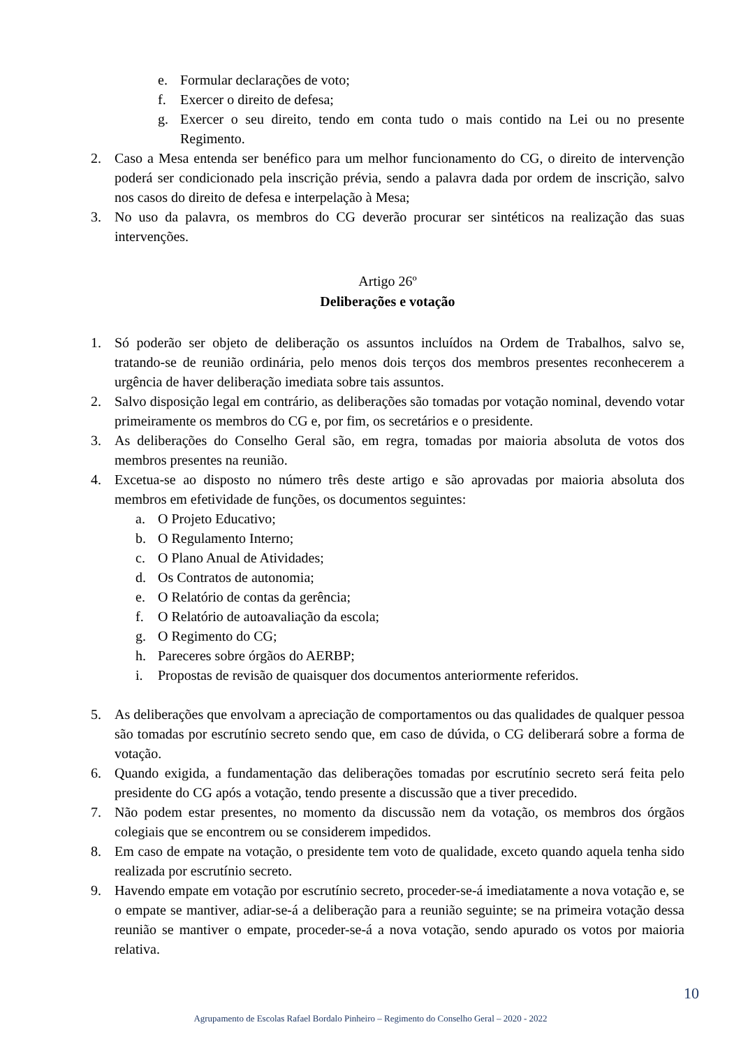e. Formular declarações de voto;
f. Exercer o direito de defesa;
g. Exercer o seu direito, tendo em conta tudo o mais contido na Lei ou no presente Regimento.
2. Caso a Mesa entenda ser benéfico para um melhor funcionamento do CG, o direito de intervenção poderá ser condicionado pela inscrição prévia, sendo a palavra dada por ordem de inscrição, salvo nos casos do direito de defesa e interpelação à Mesa;
3. No uso da palavra, os membros do CG deverão procurar ser sintéticos na realização das suas intervenções.
Artigo 26º
Deliberações e votação
1. Só poderão ser objeto de deliberação os assuntos incluídos na Ordem de Trabalhos, salvo se, tratando-se de reunião ordinária, pelo menos dois terços dos membros presentes reconhecerem a urgência de haver deliberação imediata sobre tais assuntos.
2. Salvo disposição legal em contrário, as deliberações são tomadas por votação nominal, devendo votar primeiramente os membros do CG e, por fim, os secretários e o presidente.
3. As deliberações do Conselho Geral são, em regra, tomadas por maioria absoluta de votos dos membros presentes na reunião.
4. Excetua-se ao disposto no número três deste artigo e são aprovadas por maioria absoluta dos membros em efetividade de funções, os documentos seguintes:
a. O Projeto Educativo;
b. O Regulamento Interno;
c. O Plano Anual de Atividades;
d. Os Contratos de autonomia;
e. O Relatório de contas da gerência;
f. O Relatório de autoavaliação da escola;
g. O Regimento do CG;
h. Pareceres sobre órgãos do AERBP;
i. Propostas de revisão de quaisquer dos documentos anteriormente referidos.
5. As deliberações que envolvam a apreciação de comportamentos ou das qualidades de qualquer pessoa são tomadas por escrutínio secreto sendo que, em caso de dúvida, o CG deliberará sobre a forma de votação.
6. Quando exigida, a fundamentação das deliberações tomadas por escrutínio secreto será feita pelo presidente do CG após a votação, tendo presente a discussão que a tiver precedido.
7. Não podem estar presentes, no momento da discussão nem da votação, os membros dos órgãos colegiais que se encontrem ou se considerem impedidos.
8. Em caso de empate na votação, o presidente tem voto de qualidade, exceto quando aquela tenha sido realizada por escrutínio secreto.
9. Havendo empate em votação por escrutínio secreto, proceder-se-á imediatamente a nova votação e, se o empate se mantiver, adiar-se-á a deliberação para a reunião seguinte; se na primeira votação dessa reunião se mantiver o empate, proceder-se-á a nova votação, sendo apurado os votos por maioria relativa.
10
Agrupamento de Escolas Rafael Bordalo Pinheiro – Regimento do Conselho Geral – 2020 - 2022